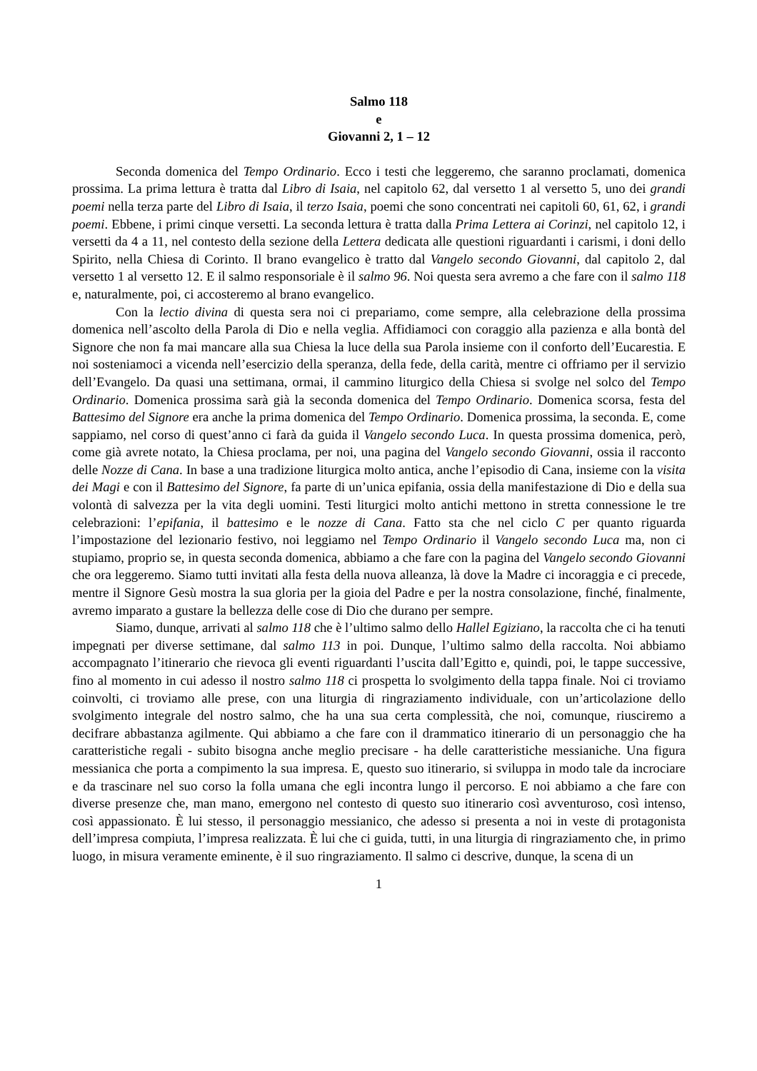Salmo 118
e
Giovanni 2, 1 – 12
Seconda domenica del Tempo Ordinario. Ecco i testi che leggeremo, che saranno proclamati, domenica prossima. La prima lettura è tratta dal Libro di Isaia, nel capitolo 62, dal versetto 1 al versetto 5, uno dei grandi poemi nella terza parte del Libro di Isaia, il terzo Isaia, poemi che sono concentrati nei capitoli 60, 61, 62, i grandi poemi. Ebbene, i primi cinque versetti. La seconda lettura è tratta dalla Prima Lettera ai Corinzi, nel capitolo 12, i versetti da 4 a 11, nel contesto della sezione della Lettera dedicata alle questioni riguardanti i carismi, i doni dello Spirito, nella Chiesa di Corinto. Il brano evangelico è tratto dal Vangelo secondo Giovanni, dal capitolo 2, dal versetto 1 al versetto 12. E il salmo responsoriale è il salmo 96. Noi questa sera avremo a che fare con il salmo 118 e, naturalmente, poi, ci accosteremo al brano evangelico.
Con la lectio divina di questa sera noi ci prepariamo, come sempre, alla celebrazione della prossima domenica nell’ascolto della Parola di Dio e nella veglia. Affidiamoci con coraggio alla pazienza e alla bontà del Signore che non fa mai mancare alla sua Chiesa la luce della sua Parola insieme con il conforto dell’Eucarestia. E noi sosteniamoci a vicenda nell’esercizio della speranza, della fede, della carità, mentre ci offriamo per il servizio dell’Evangelo. Da quasi una settimana, ormai, il cammino liturgico della Chiesa si svolge nel solco del Tempo Ordinario. Domenica prossima sarà già la seconda domenica del Tempo Ordinario. Domenica scorsa, festa del Battesimo del Signore era anche la prima domenica del Tempo Ordinario. Domenica prossima, la seconda. E, come sappiamo, nel corso di quest’anno ci farà da guida il Vangelo secondo Luca. In questa prossima domenica, però, come già avrete notato, la Chiesa proclama, per noi, una pagina del Vangelo secondo Giovanni, ossia il racconto delle Nozze di Cana. In base a una tradizione liturgica molto antica, anche l’episodio di Cana, insieme con la visita dei Magi e con il Battesimo del Signore, fa parte di un’unica epifania, ossia della manifestazione di Dio e della sua volontà di salvezza per la vita degli uomini. Testi liturgici molto antichi mettono in stretta connessione le tre celebrazioni: l’epifania, il battesimo e le nozze di Cana. Fatto sta che nel ciclo C per quanto riguarda l’impostazione del lezionario festivo, noi leggiamo nel Tempo Ordinario il Vangelo secondo Luca ma, non ci stupiamo, proprio se, in questa seconda domenica, abbiamo a che fare con la pagina del Vangelo secondo Giovanni che ora leggeremo. Siamo tutti invitati alla festa della nuova alleanza, là dove la Madre ci incoraggia e ci precede, mentre il Signore Gesù mostra la sua gloria per la gioia del Padre e per la nostra consolazione, finché, finalmente, avremo imparato a gustare la bellezza delle cose di Dio che durano per sempre.
Siamo, dunque, arrivati al salmo 118 che è l’ultimo salmo dello Hallel Egiziano, la raccolta che ci ha tenuti impegnati per diverse settimane, dal salmo 113 in poi. Dunque, l’ultimo salmo della raccolta. Noi abbiamo accompagnato l’itinerario che rievoca gli eventi riguardanti l’uscita dall’Egitto e, quindi, poi, le tappe successive, fino al momento in cui adesso il nostro salmo 118 ci prospetta lo svolgimento della tappa finale. Noi ci troviamo coinvolti, ci troviamo alle prese, con una liturgia di ringraziamento individuale, con un’articolazione dello svolgimento integrale del nostro salmo, che ha una sua certa complessità, che noi, comunque, riusciremo a decifrare abbastanza agilmente. Qui abbiamo a che fare con il drammatico itinerario di un personaggio che ha caratteristiche regali - subito bisogna anche meglio precisare - ha delle caratteristiche messianiche. Una figura messianica che porta a compimento la sua impresa. E, questo suo itinerario, si sviluppa in modo tale da incrociare e da trascinare nel suo corso la folla umana che egli incontra lungo il percorso. E noi abbiamo a che fare con diverse presenze che, man mano, emergono nel contesto di questo suo itinerario così avventuroso, così intenso, così appassionato. È lui stesso, il personaggio messianico, che adesso si presenta a noi in veste di protagonista dell’impresa compiuta, l’impresa realizzata. È lui che ci guida, tutti, in una liturgia di ringraziamento che, in primo luogo, in misura veramente eminente, è il suo ringraziamento. Il salmo ci descrive, dunque, la scena di un
1